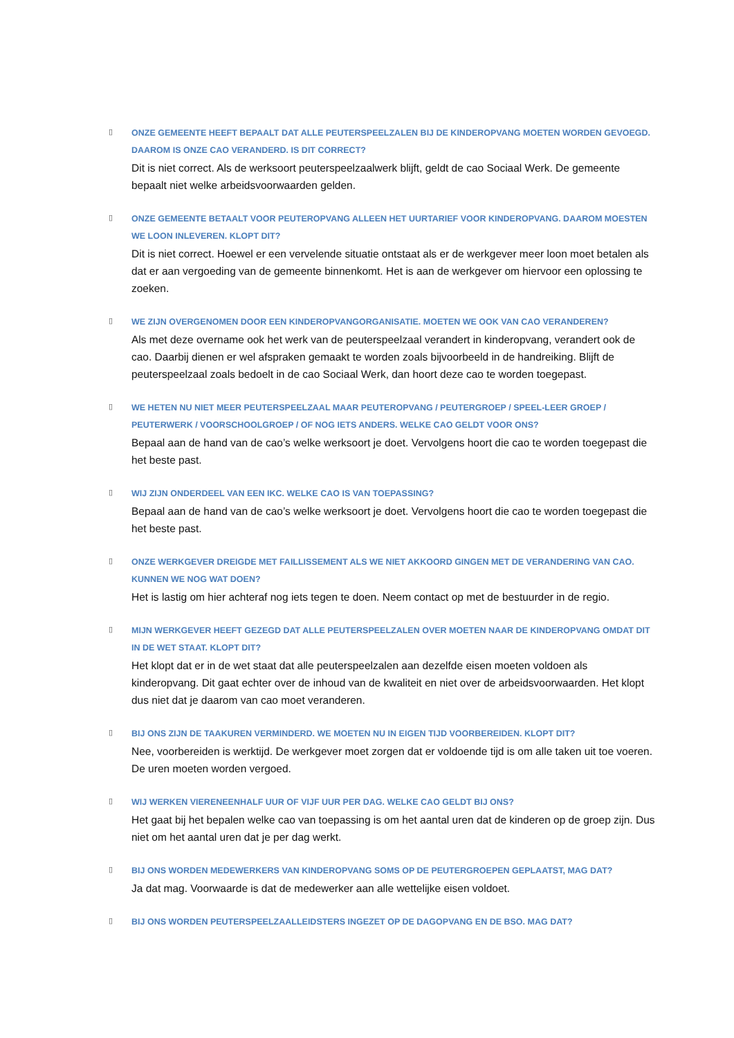▯
ONZE GEMEENTE HEEFT BEPAALT DAT ALLE PEUTERSPEELZALEN BIJ DE KINDEROPVANG MOETEN WORDEN GEVOEGD. DAAROM IS ONZE CAO VERANDERD. IS DIT CORRECT?
Dit is niet correct. Als de werksoort peuterspeelzaalwerk blijft, geldt de cao Sociaal Werk. De gemeente bepaalt niet welke arbeidsvoorwaarden gelden.
▯
ONZE GEMEENTE BETAALT VOOR PEUTEROPVANG ALLEEN HET UURTARIEF VOOR KINDEROPVANG. DAAROM MOESTEN WE LOON INLEVEREN. KLOPT DIT?
Dit is niet correct. Hoewel er een vervelende situatie ontstaat als er de werkgever meer loon moet betalen als dat er aan vergoeding van de gemeente binnenkomt. Het is aan de werkgever om hiervoor een oplossing te zoeken.
▯
WE ZIJN OVERGENOMEN DOOR EEN KINDEROPVANGORGANISATIE. MOETEN WE OOK VAN CAO VERANDEREN?
Als met deze overname ook het werk van de peuterspeelzaal verandert in kinderopvang, verandert ook de cao. Daarbij dienen er wel afspraken gemaakt te worden zoals bijvoorbeeld in de handreiking. Blijft de peuterspeelzaal zoals bedoelt in de cao Sociaal Werk, dan hoort deze cao te worden toegepast.
▯
WE HETEN NU NIET MEER PEUTERSPEELZAAL MAAR PEUTEROPVANG / PEUTERGROEP / SPEEL-LEER GROEP / PEUTERWERK / VOORSCHOOLGROEP / OF NOG IETS ANDERS. WELKE CAO GELDT VOOR ONS?
Bepaal aan de hand van de cao’s welke werksoort je doet. Vervolgens hoort die cao te worden toegepast die het beste past.
▯
WIJ ZIJN ONDERDEEL VAN EEN IKC. WELKE CAO IS VAN TOEPASSING?
Bepaal aan de hand van de cao’s welke werksoort je doet. Vervolgens hoort die cao te worden toegepast die het beste past.
▯
ONZE WERKGEVER DREIGDE MET FAILLISSEMENT ALS WE NIET AKKOORD GINGEN MET DE VERANDERING VAN CAO. KUNNEN WE NOG WAT DOEN?
Het is lastig om hier achteraf nog iets tegen te doen. Neem contact op met de bestuurder in de regio.
▯
MIJN WERKGEVER HEEFT GEZEGD DAT ALLE PEUTERSPEELZALEN OVER MOETEN NAAR DE KINDEROPVANG OMDAT DIT IN DE WET STAAT. KLOPT DIT?
Het klopt dat er in de wet staat dat alle peuterspeelzalen aan dezelfde eisen moeten voldoen als kinderopvang. Dit gaat echter over de inhoud van de kwaliteit en niet over de arbeidsvoorwaarden. Het klopt dus niet dat je daarom van cao moet veranderen.
▯
BIJ ONS ZIJN DE TAAKUREN VERMINDERD. WE MOETEN NU IN EIGEN TIJD VOORBEREIDEN. KLOPT DIT?
Nee, voorbereiden is werktijd. De werkgever moet zorgen dat er voldoende tijd is om alle taken uit toe voeren. De uren moeten worden vergoed.
▯
WIJ WERKEN VIERENEENHALF UUR OF VIJF UUR PER DAG. WELKE CAO GELDT BIJ ONS?
Het gaat bij het bepalen welke cao van toepassing is om het aantal uren dat de kinderen op de groep zijn. Dus niet om het aantal uren dat je per dag werkt.
▯
BIJ ONS WORDEN MEDEWERKERS VAN KINDEROPVANG SOMS OP DE PEUTERGROEPEN GEPLAATST, MAG DAT?
Ja dat mag. Voorwaarde is dat de medewerker aan alle wettelijke eisen voldoet.
▯
BIJ ONS WORDEN PEUTERSPEELZAALLEIDSTERS INGEZET OP DE DAGOPVANG EN DE BSO. MAG DAT?